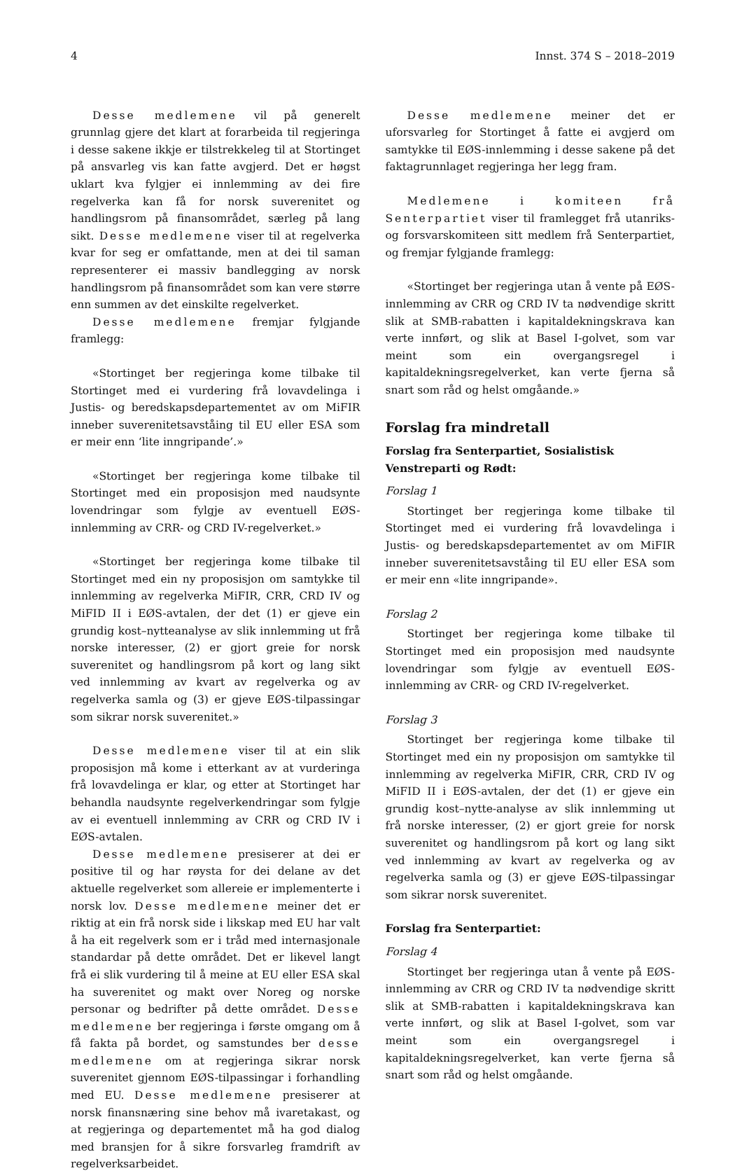4 Innst. 374 S – 2018–2019
Desse medlemene vil på generelt grunnlag gjere det klart at forarbeida til regjeringa i desse sakene ikkje er tilstrekkeleg til at Stortinget på ansvarleg vis kan fatte avgjerd. Det er høgst uklart kva fylgjer ei innlemming av dei fire regelverka kan få for norsk suverenitet og handlingsrom på finansområdet, særleg på lang sikt. Desse medlemene viser til at regelverka kvar for seg er omfattande, men at dei til saman representerer ei massiv bandlegging av norsk handlingsrom på finansområdet som kan vere større enn summen av det einskilte regelverket.
Desse medlemene fremjar fylgjande framlegg:
«Stortinget ber regjeringa kome tilbake til Stortinget med ei vurdering frå lovavdelinga i Justis- og beredskapsdepartementet av om MiFIR inneber suverenitetsavståing til EU eller ESA som er meir enn ‘lite inngripande’.»
«Stortinget ber regjeringa kome tilbake til Stortinget med ein proposisjon med naudsynte lovendringar som fylgje av eventuell EØS-innlemming av CRR- og CRD IV-regelverket.»
«Stortinget ber regjeringa kome tilbake til Stortinget med ein ny proposisjon om samtykke til innlemming av regelverka MiFIR, CRR, CRD IV og MiFID II i EØS-avtalen, der det (1) er gjeve ein grundig kost–nytteanalyse av slik innlemming ut frå norske interesser, (2) er gjort greie for norsk suverenitet og handlingsrom på kort og lang sikt ved innlemming av kvart av regelverka og av regelverka samla og (3) er gjeve EØS-tilpassingar som sikrar norsk suverenitet.»
Desse medlemene viser til at ein slik proposisjon må kome i etterkant av at vurderinga frå lovavdelinga er klar, og etter at Stortinget har behandla naudsynte regelverkendringar som fylgje av ei eventuell innlemming av CRR og CRD IV i EØS-avtalen.
Desse medlemene presiserer at dei er positive til og har røysta for dei delane av det aktuelle regelverket som allereie er implementerte i norsk lov. Desse medlemene meiner det er riktig at ein frå norsk side i likskap med EU har valt å ha eit regelverk som er i tråd med internasjonale standardar på dette området. Det er likevel langt frå ei slik vurdering til å meine at EU eller ESA skal ha suverenitet og makt over Noreg og norske personar og bedrifter på dette området. Desse medlemene ber regjeringa i første omgang om å få fakta på bordet, og samstundes ber desse medlemene om at regjeringa sikrar norsk suverenitet gjennom EØS-tilpassingar i forhandling med EU. Desse medlemene presiserer at norsk finansnæring sine behov må ivaretakast, og at regjeringa og departementet må ha god dialog med bransjen for å sikre forsvarleg framdrift av regelverksarbeidet.
Desse medlemene meiner det er uforsvarleg for Stortinget å fatte ei avgjerd om samtykke til EØS-innlemming i desse sakene på det faktagrunnlaget regjeringa her legg fram.
Medlemene i komiteen frå Senterpartiet viser til framlegget frå utanriks- og forsvarskomiteen sitt medlem frå Senterpartiet, og fremjar fylgjande framlegg:
«Stortinget ber regjeringa utan å vente på EØS-innlemming av CRR og CRD IV ta nødvendige skritt slik at SMB-rabatten i kapitaldekningskrava kan verte innført, og slik at Basel I-golvet, som var meint som ein overgangsregel i kapitaldekningsregelverket, kan verte fjerna så snart som råd og helst omgåande.»
Forslag fra mindretall
Forslag fra Senterpartiet, Sosialistisk Venstreparti og Rødt:
Forslag 1
Stortinget ber regjeringa kome tilbake til Stortinget med ei vurdering frå lovavdelinga i Justis- og beredskapsdepartementet av om MiFIR inneber suverenitetsavståing til EU eller ESA som er meir enn «lite inngripande».
Forslag 2
Stortinget ber regjeringa kome tilbake til Stortinget med ein proposisjon med naudsynte lovendringar som fylgje av eventuell EØS-innlemming av CRR- og CRD IV-regelverket.
Forslag 3
Stortinget ber regjeringa kome tilbake til Stortinget med ein ny proposisjon om samtykke til innlemming av regelverka MiFIR, CRR, CRD IV og MiFID II i EØS-avtalen, der det (1) er gjeve ein grundig kost–nytte-analyse av slik innlemming ut frå norske interesser, (2) er gjort greie for norsk suverenitet og handlingsrom på kort og lang sikt ved innlemming av kvart av regelverka og av regelverka samla og (3) er gjeve EØS-tilpassingar som sikrar norsk suverenitet.
Forslag fra Senterpartiet:
Forslag 4
Stortinget ber regjeringa utan å vente på EØS-innlemming av CRR og CRD IV ta nødvendige skritt slik at SMB-rabatten i kapitaldekningskrava kan verte innført, og slik at Basel I-golvet, som var meint som ein overgangsregel i kapitaldekningsregelverket, kan verte fjerna så snart som råd og helst omgåande.